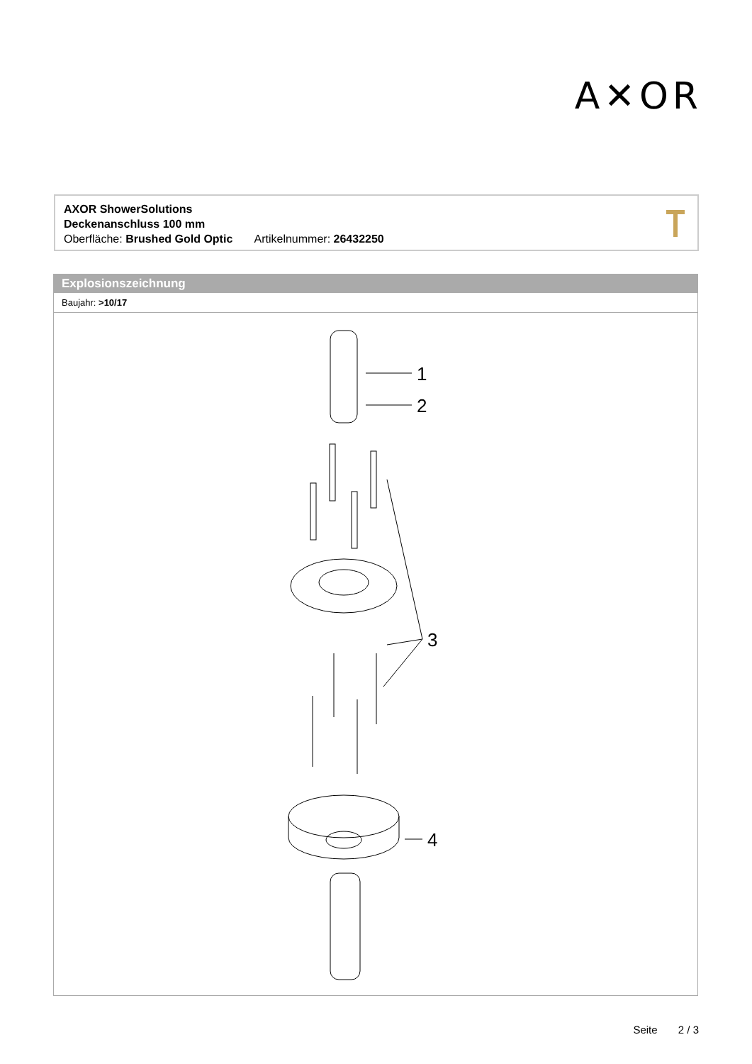A✕OR
AXOR ShowerSolutions
Deckenanschluss 100 mm
Oberfläche: Brushed Gold Optic Artikelnummer: 26432250
Explosionszeichnung
Baujahr: >10/17
1
2
3
4
Seite 2 / 3